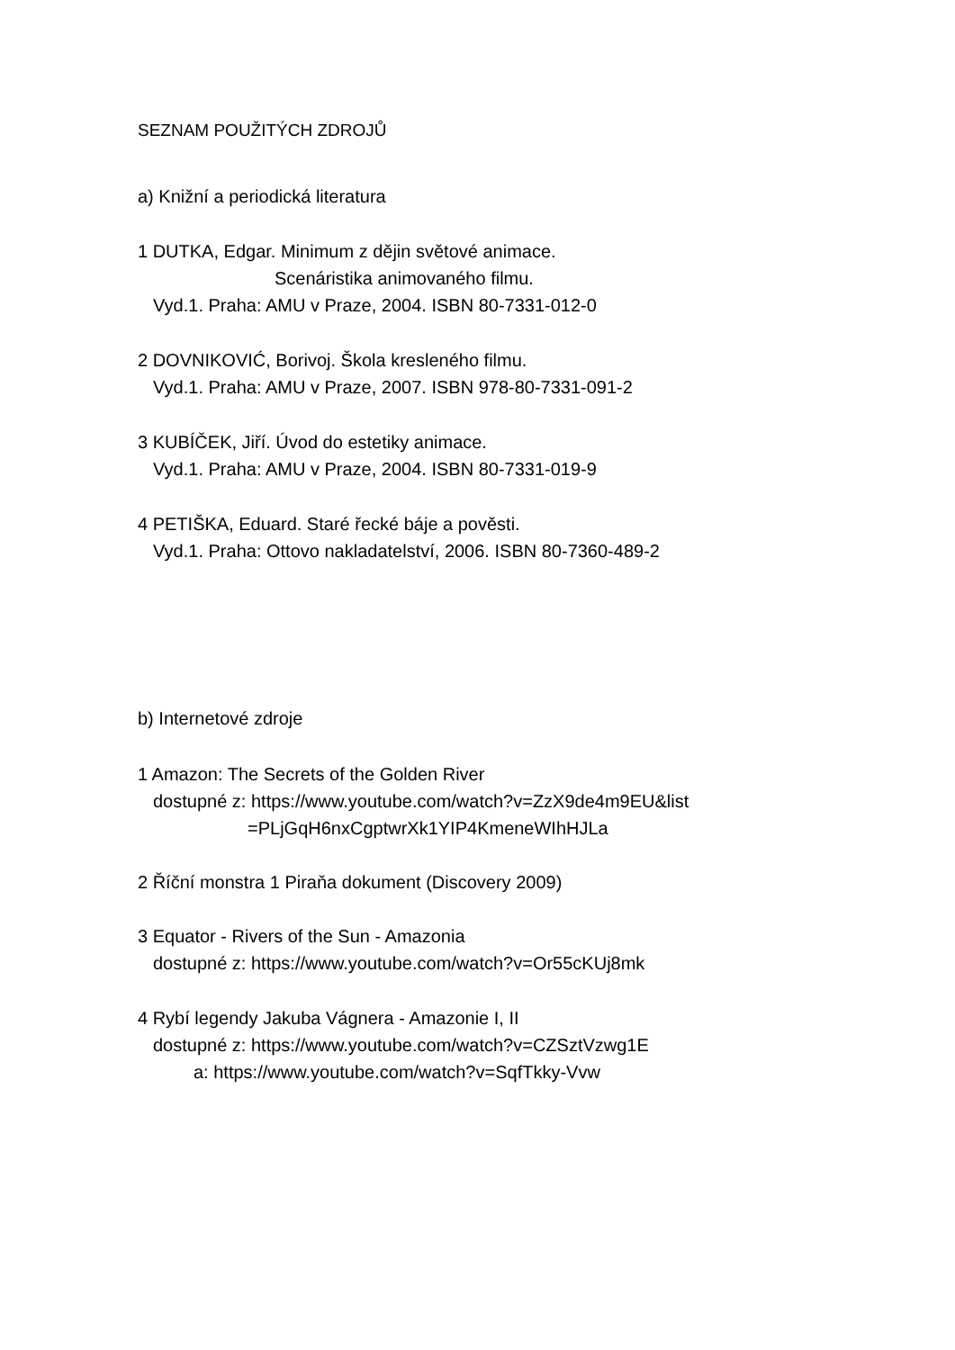SEZNAM POUŽITÝCH ZDROJŮ
a) Knižní a periodická literatura
1 DUTKA, Edgar. Minimum z dějin světové animace.
Scenáristika animovaného filmu.
Vyd.1. Praha: AMU v Praze, 2004. ISBN 80-7331-012-0
2 DOVNIKOVIĆ, Borivoj. Škola kresleného filmu.
Vyd.1. Praha: AMU v Praze, 2007. ISBN 978-80-7331-091-2
3 KUBÍČEK, Jiří. Úvod do estetiky animace.
Vyd.1. Praha: AMU v Praze, 2004. ISBN 80-7331-019-9
4 PETIŠKA, Eduard. Staré řecké báje a pověsti.
Vyd.1. Praha: Ottovo nakladatelství, 2006. ISBN 80-7360-489-2
b) Internetové zdroje
1 Amazon: The Secrets of the Golden River
dostupné z: https://www.youtube.com/watch?v=ZzX9de4m9EU&list
=PLjGqH6nxCgptwrXk1YIP4KmeneWIhHJLa
2 Říční monstra 1 Piraňa dokument (Discovery 2009)
3 Equator - Rivers of the Sun - Amazonia
dostupné z: https://www.youtube.com/watch?v=Or55cKUj8mk
4 Rybí legendy Jakuba Vágnera - Amazonie I, II
dostupné z: https://www.youtube.com/watch?v=CZSztVzwg1E
a: https://www.youtube.com/watch?v=SqfTkky-Vvw